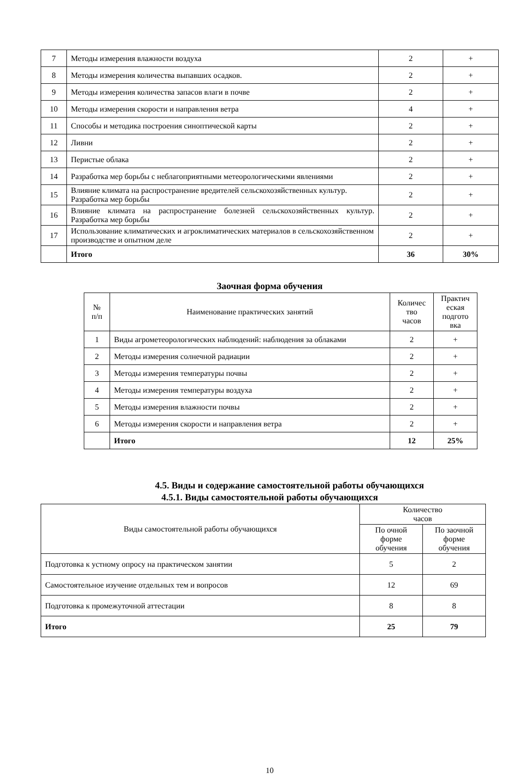| 7 | Методы измерения влажности воздуха | 2 | + |
| 8 | Методы измерения количества выпавших осадков. | 2 | + |
| 9 | Методы измерения количества запасов влаги в почве | 2 | + |
| 10 | Методы измерения скорости и направления ветра | 4 | + |
| 11 | Способы и методика построения синоптической карты | 2 | + |
| 12 | Ливни | 2 | + |
| 13 | Перистые облака | 2 | + |
| 14 | Разработка мер борьбы с неблагоприятными метеорологическими явлениями | 2 | + |
| 15 | Влияние климата на распространение вредителей сельскохозяйственных культур. Разработка мер борьбы | 2 | + |
| 16 | Влияние климата на распространение болезней сельскохозяйственных культур. Разработка мер борьбы | 2 | + |
| 17 | Использование климатических и агроклиматических материалов в сельскохозяйственном производстве и опытном деле | 2 | + |
| | Итого | 36 | 30% |
Заочная форма обучения
| № п/п | Наименование практических занятий | Количес тво часов | Практич еская подгото вка |
| 1 | Виды агрометеорологических наблюдений: наблюдения за облаками | 2 | + |
| 2 | Методы измерения солнечной радиации | 2 | + |
| 3 | Методы измерения температуры почвы | 2 | + |
| 4 | Методы измерения температуры воздуха | 2 | + |
| 5 | Методы измерения влажности почвы | 2 | + |
| 6 | Методы измерения скорости и направления ветра | 2 | + |
| | Итого | 12 | 25% |
4.5. Виды и содержание самостоятельной работы обучающихся
4.5.1. Виды самостоятельной работы обучающихся
| Виды самостоятельной работы обучающихся | Количество часов | |
| | По очной форме обучения | По заочной форме обучения |
| Подготовка к устному опросу на практическом занятии | 5 | 2 |
| Самостоятельное изучение отдельных тем и вопросов | 12 | 69 |
| Подготовка к промежуточной аттестации | 8 | 8 |
| Итого | 25 | 79 |
10